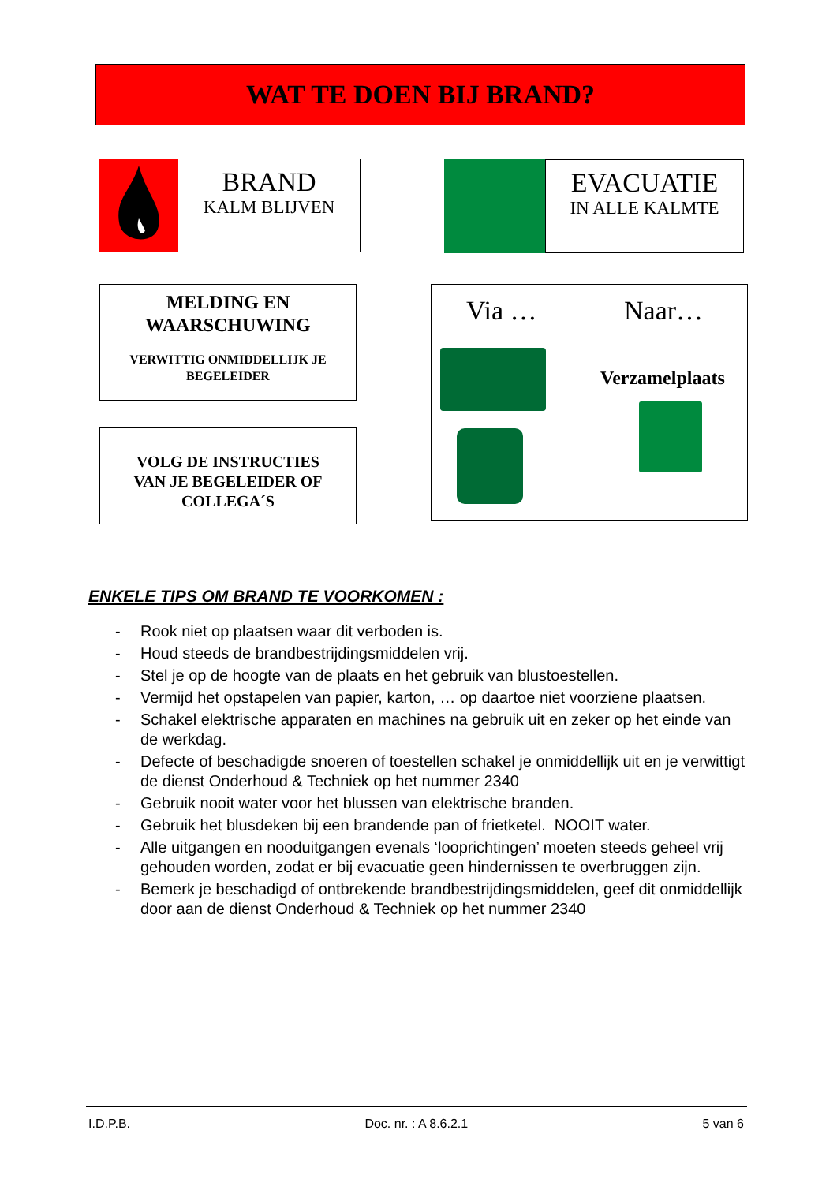WAT TE DOEN BIJ BRAND?
BRAND
KALM BLIJVEN
EVACUATIE
IN ALLE KALMTE
MELDING EN
WAARSCHUWING
VERWITTIG ONMIDDELLIJK JE
BEGELEIDER
VOLG DE INSTRUCTIES
VAN JE BEGELEIDER OF
COLLEGA´S
Via … Naar…
Verzamelplaats
ENKELE TIPS OM BRAND TE VOORKOMEN :
- Rook niet op plaatsen waar dit verboden is.
- Houd steeds de brandbestrijdingsmiddelen vrij.
- Stel je op de hoogte van de plaats en het gebruik van blustoestellen.
- Vermijd het opstapelen van papier, karton, … op daartoe niet voorziene plaatsen.
- Schakel elektrische apparaten en machines na gebruik uit en zeker op het einde van de werkdag.
- Defecte of beschadigde snoeren of toestellen schakel je onmiddellijk uit en je verwittigt de dienst Onderhoud & Techniek op het nummer 2340
- Gebruik nooit water voor het blussen van elektrische branden.
- Gebruik het blusdeken bij een brandende pan of frietketel. NOOIT water.
- Alle uitgangen en nooduitgangen evenals ‘looprichtingen’ moeten steeds geheel vrij gehouden worden, zodat er bij evacuatie geen hindernissen te overbruggen zijn.
- Bemerk je beschadigd of ontbrekende brandbestrijdingsmiddelen, geef dit onmiddellijk door aan de dienst Onderhoud & Techniek op het nummer 2340
I.D.P.B. Doc. nr. : A 8.6.2.1 5 van 6